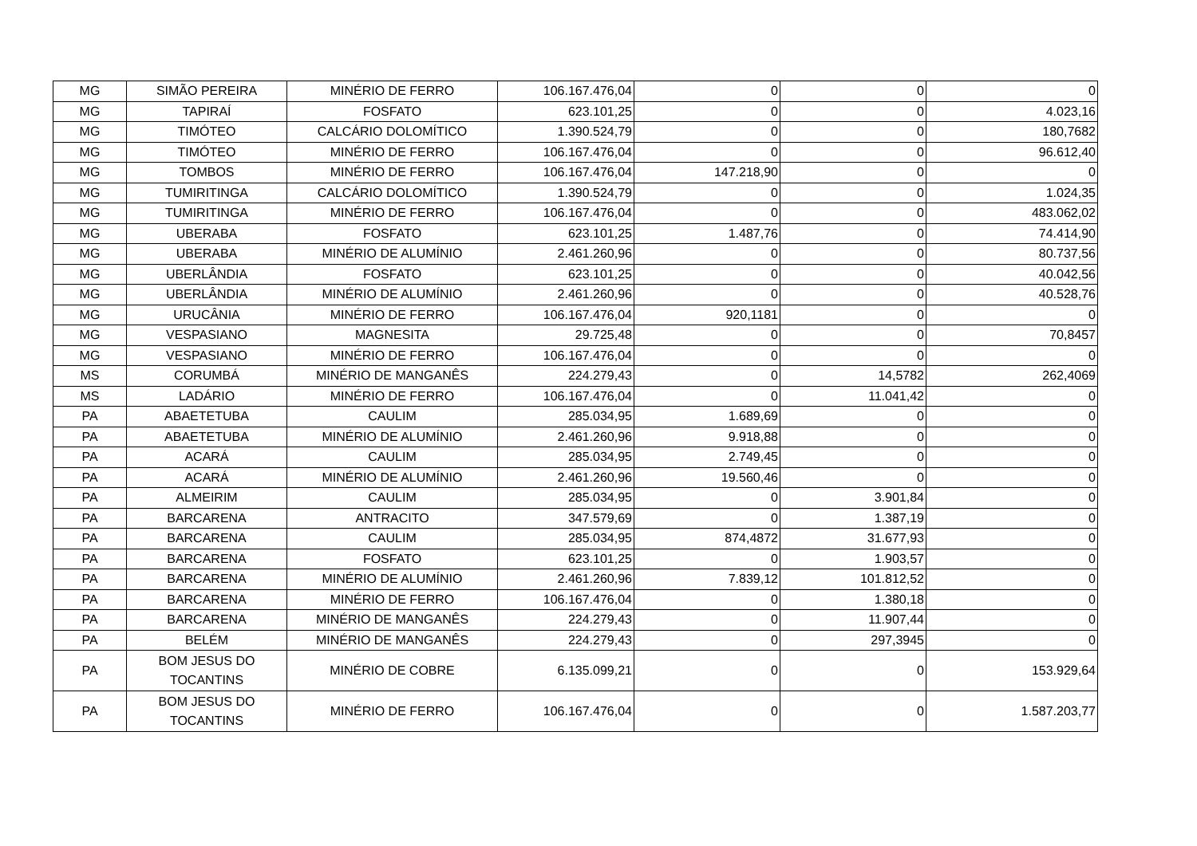| MG | SIMÃO PEREIRA | MINÉRIO DE FERRO | 106.167.476,04 | 0 | 0 | 0 |
| MG | TAPIRAÍ | FOSFATO | 623.101,25 | 0 | 0 | 4.023,16 |
| MG | TIMÓTEO | CALCÁRIO DOLOMÍTICO | 1.390.524,79 | 0 | 0 | 180,7682 |
| MG | TIMÓTEO | MINÉRIO DE FERRO | 106.167.476,04 | 0 | 0 | 96.612,40 |
| MG | TOMBOS | MINÉRIO DE FERRO | 106.167.476,04 | 147.218,90 | 0 | 0 |
| MG | TUMIRITINGA | CALCÁRIO DOLOMÍTICO | 1.390.524,79 | 0 | 0 | 1.024,35 |
| MG | TUMIRITINGA | MINÉRIO DE FERRO | 106.167.476,04 | 0 | 0 | 483.062,02 |
| MG | UBERABA | FOSFATO | 623.101,25 | 1.487,76 | 0 | 74.414,90 |
| MG | UBERABA | MINÉRIO DE ALUMÍNIO | 2.461.260,96 | 0 | 0 | 80.737,56 |
| MG | UBERLÂNDIA | FOSFATO | 623.101,25 | 0 | 0 | 40.042,56 |
| MG | UBERLÂNDIA | MINÉRIO DE ALUMÍNIO | 2.461.260,96 | 0 | 0 | 40.528,76 |
| MG | URUCÂNIA | MINÉRIO DE FERRO | 106.167.476,04 | 920,1181 | 0 | 0 |
| MG | VESPASIANO | MAGNESITA | 29.725,48 | 0 | 0 | 70,8457 |
| MG | VESPASIANO | MINÉRIO DE FERRO | 106.167.476,04 | 0 | 0 | 0 |
| MS | CORUMBÁ | MINÉRIO DE MANGANÊS | 224.279,43 | 0 | 14,5782 | 262,4069 |
| MS | LADÁRIO | MINÉRIO DE FERRO | 106.167.476,04 | 0 | 11.041,42 | 0 |
| PA | ABAETETUBA | CAULIM | 285.034,95 | 1.689,69 | 0 | 0 |
| PA | ABAETETUBA | MINÉRIO DE ALUMÍNIO | 2.461.260,96 | 9.918,88 | 0 | 0 |
| PA | ACARÁ | CAULIM | 285.034,95 | 2.749,45 | 0 | 0 |
| PA | ACARÁ | MINÉRIO DE ALUMÍNIO | 2.461.260,96 | 19.560,46 | 0 | 0 |
| PA | ALMEIRIM | CAULIM | 285.034,95 | 0 | 3.901,84 | 0 |
| PA | BARCARENA | ANTRACITO | 347.579,69 | 0 | 1.387,19 | 0 |
| PA | BARCARENA | CAULIM | 285.034,95 | 874,4872 | 31.677,93 | 0 |
| PA | BARCARENA | FOSFATO | 623.101,25 | 0 | 1.903,57 | 0 |
| PA | BARCARENA | MINÉRIO DE ALUMÍNIO | 2.461.260,96 | 7.839,12 | 101.812,52 | 0 |
| PA | BARCARENA | MINÉRIO DE FERRO | 106.167.476,04 | 0 | 1.380,18 | 0 |
| PA | BARCARENA | MINÉRIO DE MANGANÊS | 224.279,43 | 0 | 11.907,44 | 0 |
| PA | BELÉM | MINÉRIO DE MANGANÊS | 224.279,43 | 0 | 297,3945 | 0 |
| PA | BOM JESUS DO TOCANTINS | MINÉRIO DE COBRE | 6.135.099,21 | 0 | 0 | 153.929,64 |
| PA | BOM JESUS DO TOCANTINS | MINÉRIO DE FERRO | 106.167.476,04 | 0 | 0 | 1.587.203,77 |